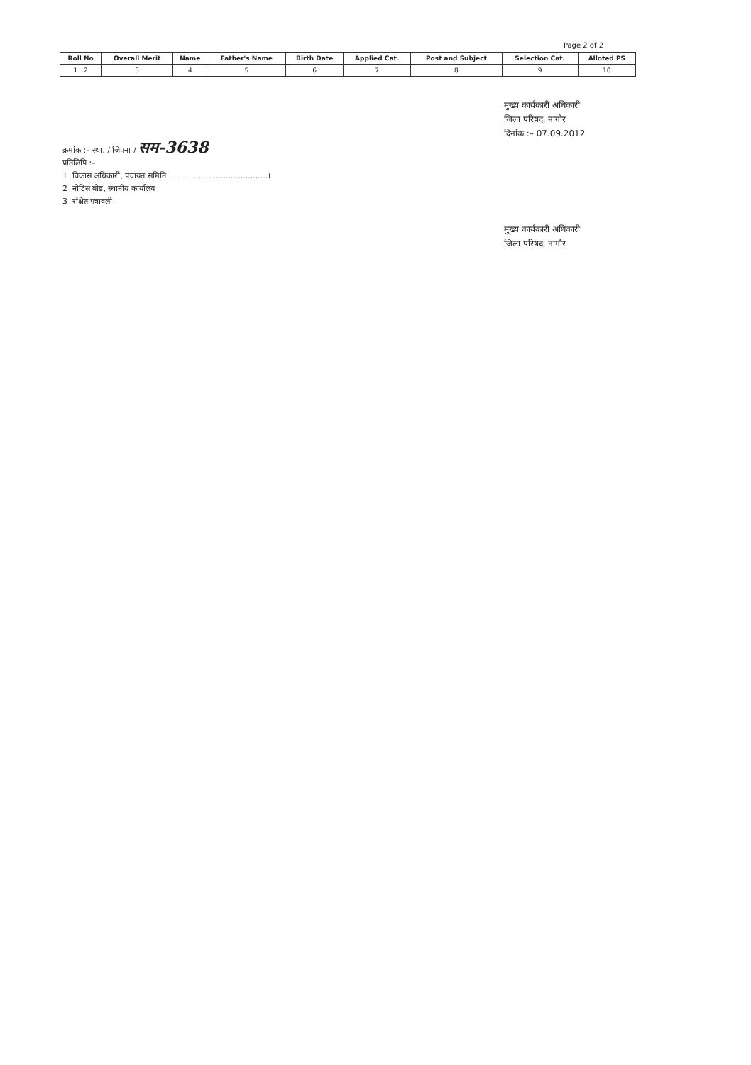Page 2 of 2
| Roll No | Overall Merit | Name | Father's Name | Birth Date | Applied Cat. | Post and Subject | Selection Cat. | Alloted PS |
| --- | --- | --- | --- | --- | --- | --- | --- | --- |
| 1 2 | 3 | 4 | 5 | 6 | 7 | 8 | 9 | 10 |
मुख्य कार्यकारी अधिकारी
जिला परिषद, नागौर
दिनांक :– 07.09.2012
क्रमांक :– स्था. / जिपना / सम-3638
प्रतिलिपि :–
1 विकास अधिकारी, पंचायत समिति ........................................।
2 नोटिस बोड, स्थानीय कार्यालय
3 रक्षित पत्रावली।
मुख्य कार्यकारी अधिकारी
जिला परिषद, नागौर